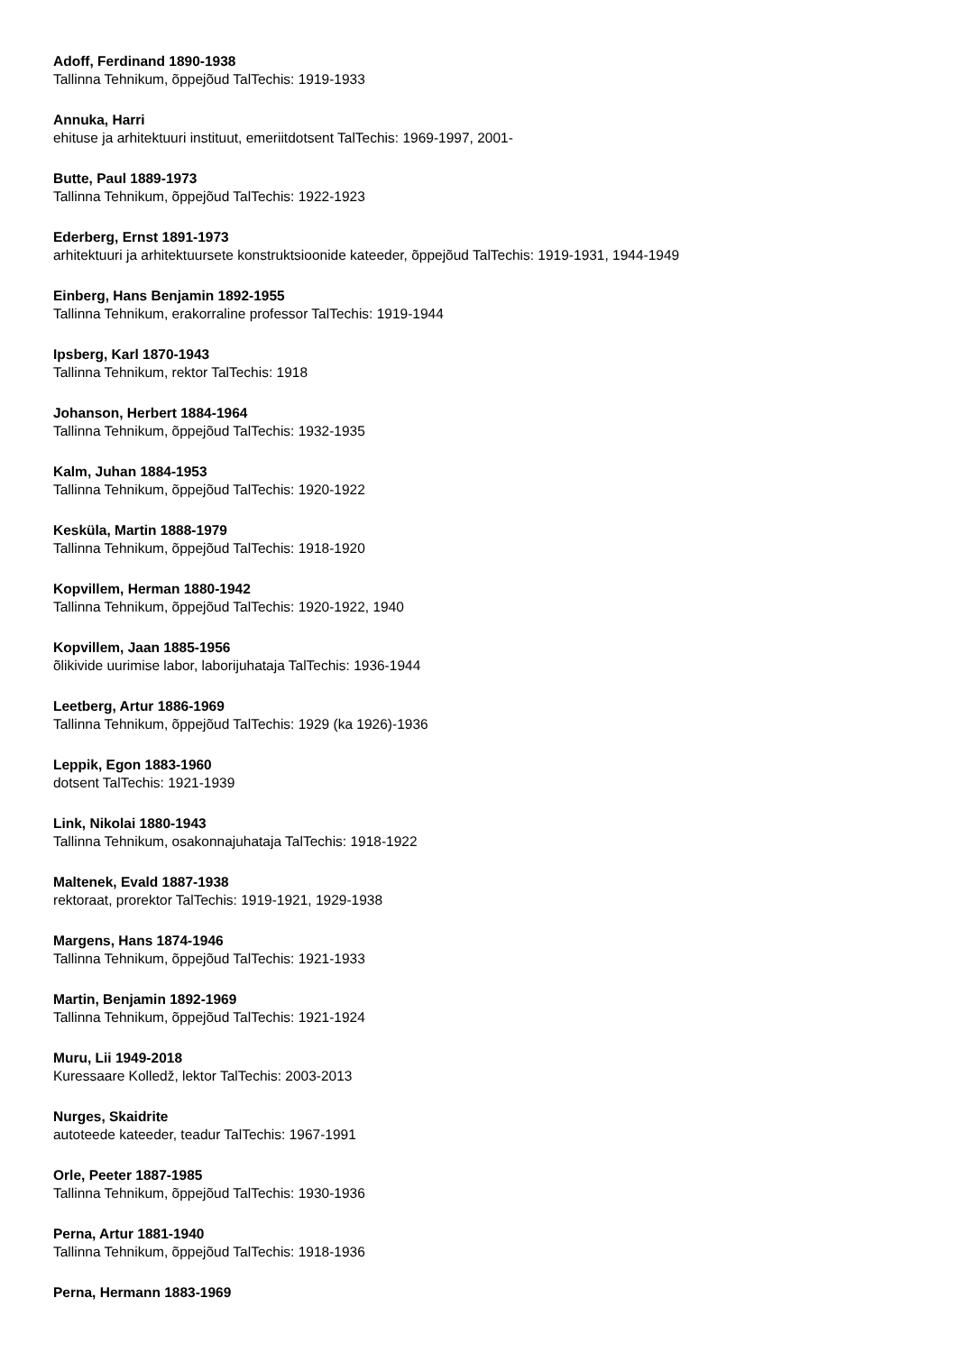Adoff, Ferdinand 1890-1938
Tallinna Tehnikum, õppejõud TalTechis: 1919-1933
Annuka, Harri
ehituse ja arhitektuuri instituut, emeriitdotsent TalTechis: 1969-1997, 2001-
Butte, Paul 1889-1973
Tallinna Tehnikum, õppejõud TalTechis: 1922-1923
Ederberg, Ernst 1891-1973
arhitektuuri ja arhitektuursete konstruktsioonide kateeder, õppejõud TalTechis: 1919-1931, 1944-1949
Einberg, Hans Benjamin 1892-1955
Tallinna Tehnikum, erakorraline professor TalTechis: 1919-1944
Ipsberg, Karl 1870-1943
Tallinna Tehnikum, rektor TalTechis: 1918
Johanson, Herbert 1884-1964
Tallinna Tehnikum, õppejõud TalTechis: 1932-1935
Kalm, Juhan 1884-1953
Tallinna Tehnikum, õppejõud TalTechis: 1920-1922
Kesküla, Martin 1888-1979
Tallinna Tehnikum, õppejõud TalTechis: 1918-1920
Kopvillem, Herman 1880-1942
Tallinna Tehnikum, õppejõud TalTechis: 1920-1922, 1940
Kopvillem, Jaan 1885-1956
õlikivide uurimise labor, laborijuhataja TalTechis: 1936-1944
Leetberg, Artur 1886-1969
Tallinna Tehnikum, õppejõud TalTechis: 1929 (ka 1926)-1936
Leppik, Egon 1883-1960
dotsent TalTechis: 1921-1939
Link, Nikolai 1880-1943
Tallinna Tehnikum, osakonnajuhataja TalTechis: 1918-1922
Maltenek, Evald 1887-1938
rektoraat, prorektor TalTechis: 1919-1921, 1929-1938
Margens, Hans 1874-1946
Tallinna Tehnikum, õppejõud TalTechis: 1921-1933
Martin, Benjamin 1892-1969
Tallinna Tehnikum, õppejõud TalTechis: 1921-1924
Muru, Lii 1949-2018
Kuressaare Kolledž, lektor TalTechis: 2003-2013
Nurges, Skaidrite
autoteede kateeder, teadur TalTechis: 1967-1991
Orle, Peeter 1887-1985
Tallinna Tehnikum, õppejõud TalTechis: 1930-1936
Perna, Artur 1881-1940
Tallinna Tehnikum, õppejõud TalTechis: 1918-1936
Perna, Hermann 1883-1969